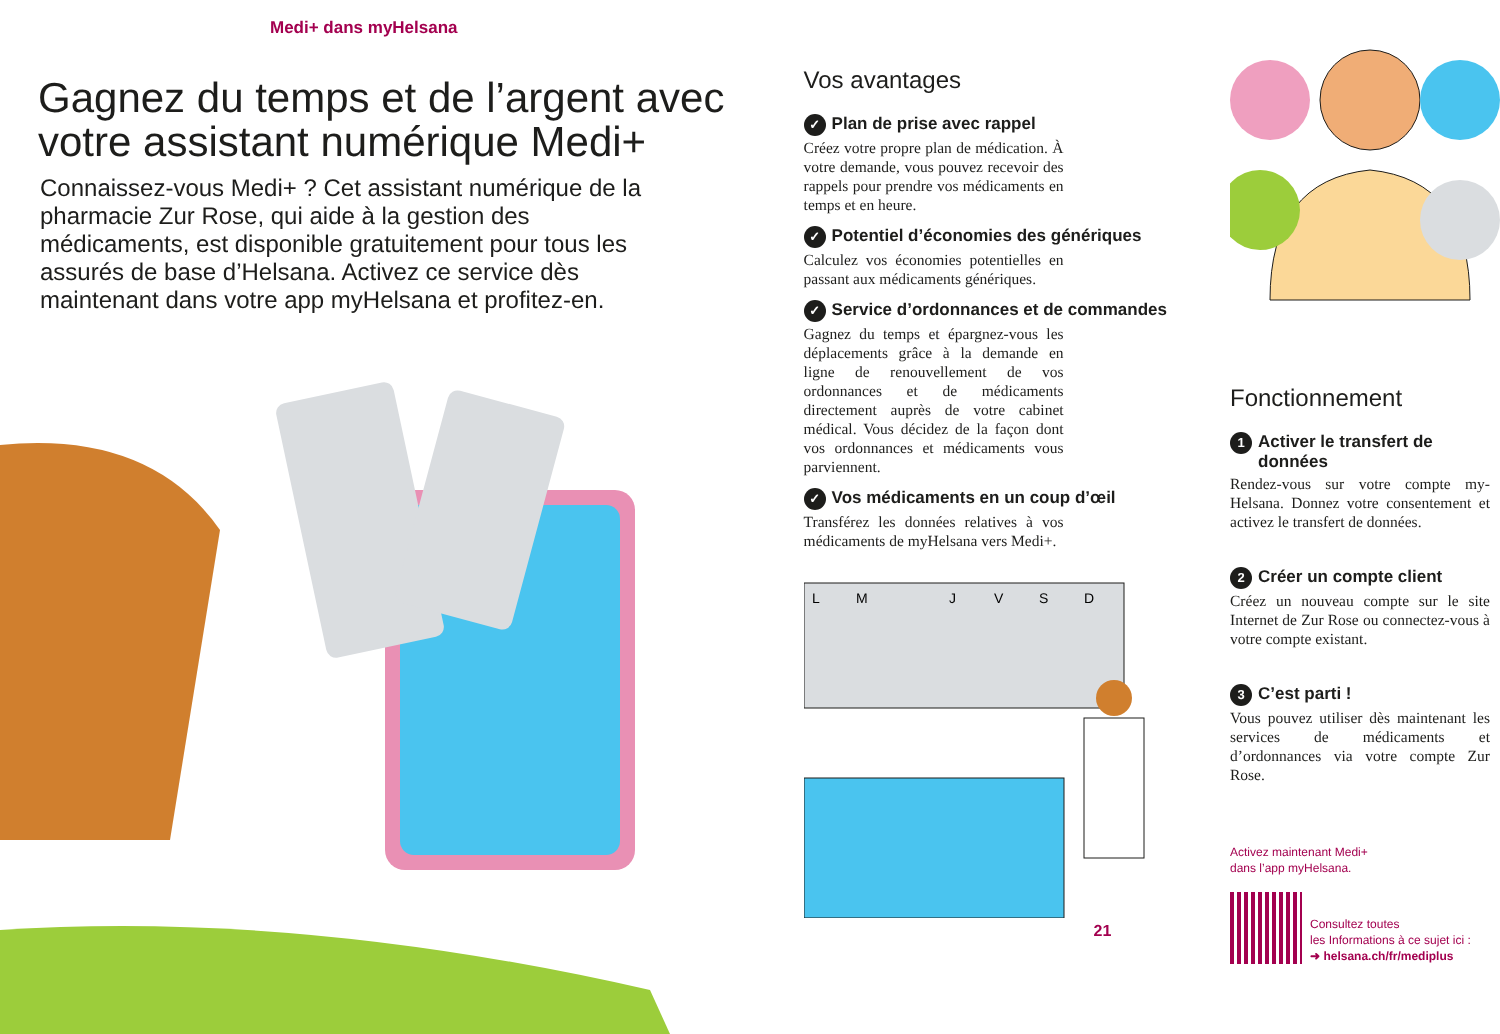Medi+ dans myHelsana
Gagnez du temps et de l’argent avec votre assistant numérique Medi+
Connaissez-vous Medi+ ? Cet assistant numérique de la pharmacie Zur Rose, qui aide à la gestion des médicaments, est disponible gratuitement pour tous les assurés de base d’Helsana. Activez ce service dès maintenant dans votre app myHelsana et profitez-en.
Vos avantages
✓ Plan de prise avec rappel
Créez votre propre plan de médication. À votre demande, vous pouvez recevoir des rappels pour prendre vos médicaments en temps et en heure.
✓ Potentiel d’économies des génériques
Calculez vos économies potentielles en passant aux médicaments génériques.
✓ Service d’ordonnances et de commandes
Gagnez du temps et épargnez-vous les déplacements grâce à la demande en ligne de renouvellement de vos ordonnances et de médicaments directement auprès de votre cabinet médical. Vous décidez de la façon dont vos ordonnances et médicaments vous parviennent.
✓ Vos médicaments en un coup d’œil
Transférez les données relatives à vos médicaments de myHelsana vers Medi+.
L
M
J
V
S
D
21
Fonctionnement
1 Activer le transfert de données
Rendez-vous sur votre compte my-Helsana. Donnez votre consentement et activez le transfert de données.
2 Créer un compte client
Créez un nouveau compte sur le site Internet de Zur Rose ou connectez-vous à votre compte existant.
3 C’est parti !
Vous pouvez utiliser dès maintenant les services de médicaments et d’ordonnances via votre compte Zur Rose.
Activez maintenant Medi+
dans l’app myHelsana.
Consultez toutes
les Informations à ce sujet ici :
➜ helsana.ch/fr/mediplus